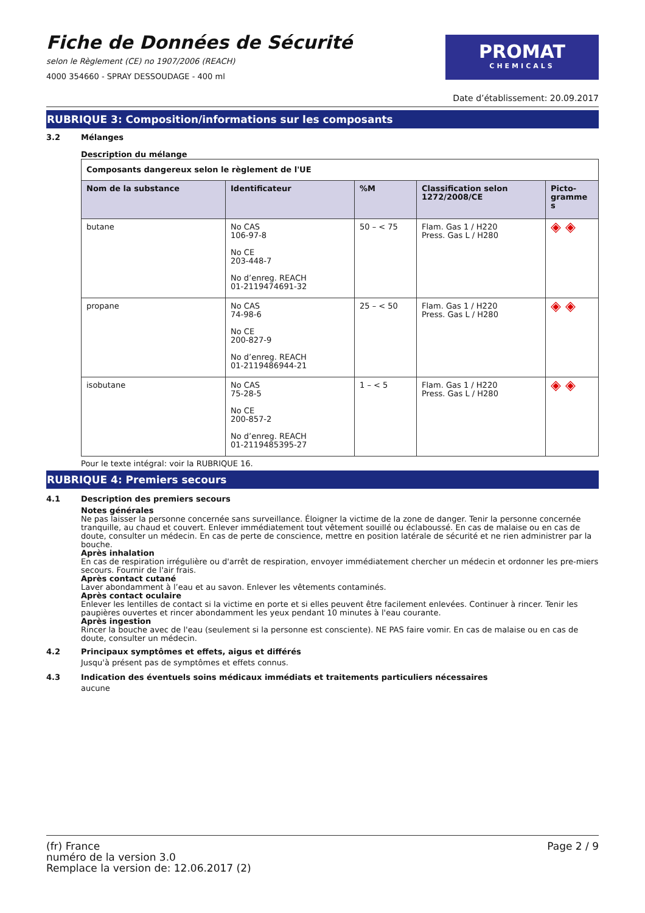Fiche de Données de Sécurité
selon le Règlement (CE) no 1907/2006 (REACH)
4000 354660 - SPRAY DESSOUDAGE - 400 ml
PROMAT
CHEMICALS
Date d’établissement: 20.09.2017
RUBRIQUE 3: Composition/informations sur les composants
3.2 Mélanges
Description du mélange
| Composants dangereux selon le règlement de l'UE | | | | |
| --- | --- | --- | --- | --- |
| Nom de la substance | Identificateur | %M | Classification selon 1272/2008/CE | Picto-gramme s |
| butane | No CAS 106-97-8 No CE 203-448-7 No d’enreg. REACH 01-2119474691-32 | 50 – < 75 | Flam. Gas 1 / H220 Press. Gas L / H280 | ◈ ◈ |
| propane | No CAS 74-98-6 No CE 200-827-9 No d’enreg. REACH 01-2119486944-21 | 25 – < 50 | Flam. Gas 1 / H220 Press. Gas L / H280 | ◈ ◈ |
| isobutane | No CAS 75-28-5 No CE 200-857-2 No d’enreg. REACH 01-2119485395-27 | 1 – < 5 | Flam. Gas 1 / H220 Press. Gas L / H280 | ◈ ◈ |
Pour le texte intégral: voir la RUBRIQUE 16.
RUBRIQUE 4: Premiers secours
4.1 Description des premiers secours
Notes générales
Ne pas laisser la personne concernée sans surveillance. Éloigner la victime de la zone de danger. Tenir la personne concernée tranquille, au chaud et couvert. Enlever immédiatement tout vêtement souillé ou éclaboussé. En cas de malaise ou en cas de doute, consulter un médecin. En cas de perte de conscience, mettre en position latérale de sécurité et ne rien administrer par la bouche.
Après inhalation
En cas de respiration irrégulière ou d'arrêt de respiration, envoyer immédiatement chercher un médecin et ordonner les pre-miers secours. Fournir de l'air frais.
Après contact cutané
Laver abondamment à l’eau et au savon. Enlever les vêtements contaminés.
Après contact oculaire
Enlever les lentilles de contact si la victime en porte et si elles peuvent être facilement enlevées. Continuer à rincer. Tenir les paupières ouvertes et rincer abondamment les yeux pendant 10 minutes à l'eau courante.
Après ingestion
Rincer la bouche avec de l'eau (seulement si la personne est consciente). NE PAS faire vomir. En cas de malaise ou en cas de doute, consulter un médecin.
4.2 Principaux symptômes et effets, aigus et différés
Jusqu'à présent pas de symptômes et effets connus.
4.3 Indication des éventuels soins médicaux immédiats et traitements particuliers nécessaires
aucune
(fr) France
numéro de la version 3.0
Remplace la version de: 12.06.2017 (2)
Page 2 / 9